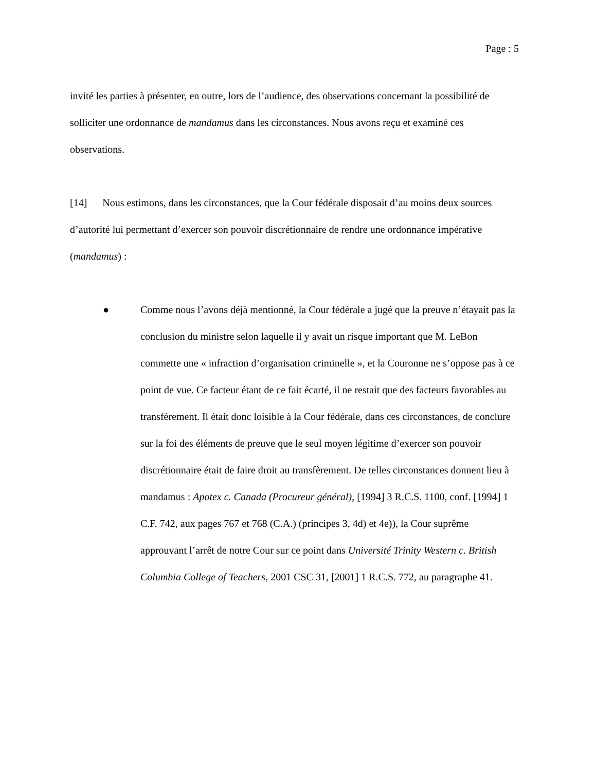Page : 5
invité les parties à présenter, en outre, lors de l’audience, des observations concernant la possibilité de solliciter une ordonnance de mandamus dans les circonstances. Nous avons reçu et examiné ces observations.
[14] Nous estimons, dans les circonstances, que la Cour fédérale disposait d’au moins deux sources d’autorité lui permettant d’exercer son pouvoir discrétionnaire de rendre une ordonnance impérative (mandamus) :
● Comme nous l’avons déjà mentionné, la Cour fédérale a jugé que la preuve n’étayait pas la conclusion du ministre selon laquelle il y avait un risque important que M. LeBon commette une « infraction d’organisation criminelle », et la Couronne ne s’oppose pas à ce point de vue. Ce facteur étant de ce fait écarté, il ne restait que des facteurs favorables au transfèrement. Il était donc loisible à la Cour fédérale, dans ces circonstances, de conclure sur la foi des éléments de preuve que le seul moyen légitime d’exercer son pouvoir discrétionnaire était de faire droit au transfèrement. De telles circonstances donnent lieu à mandamus : Apotex c. Canada (Procureur général), [1994] 3 R.C.S. 1100, conf. [1994] 1 C.F. 742, aux pages 767 et 768 (C.A.) (principes 3, 4d) et 4e)), la Cour suprême approuvant l’arrêt de notre Cour sur ce point dans Université Trinity Western c. British Columbia College of Teachers, 2001 CSC 31, [2001] 1 R.C.S. 772, au paragraphe 41.